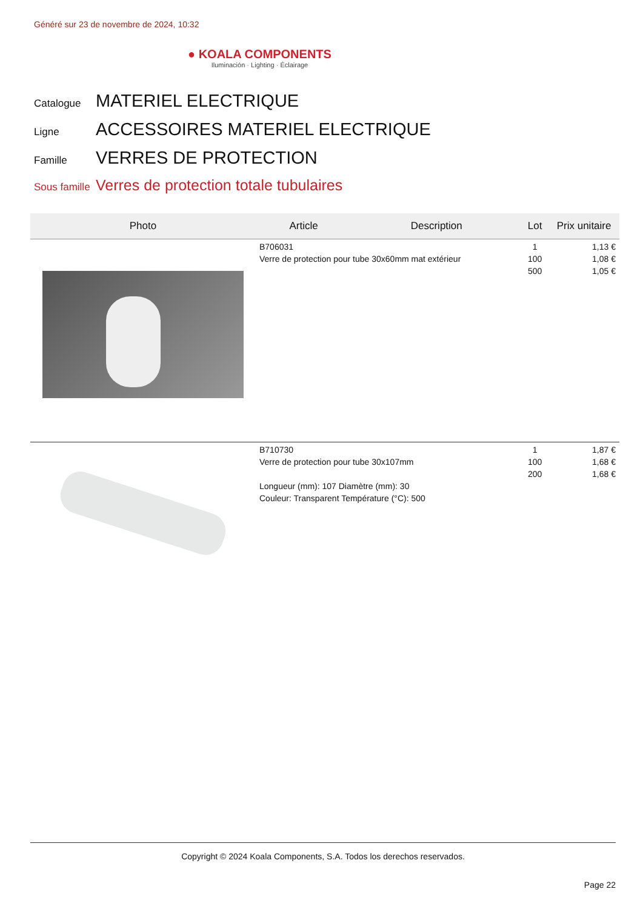Généré sur 23 de novembre de 2024, 10:32
● KOALA COMPONENTS
Iluminación · Lighting · Éclairage
Catalogue MATERIEL ELECTRIQUE
Ligne ACCESSOIRES MATERIEL ELECTRIQUE
Famille VERRES DE PROTECTION
Sous famille Verres de protection totale tubulaires
| Photo | Article | Description | Lot | Prix unitaire |
| --- | --- | --- | --- | --- |
| | B706031 Verre de protection pour tube 30x60mm mat extérieur | | 1 100 500 | 1,13 € 1,08 € 1,05 € |
| | B710730 Verre de protection pour tube 30x107mm Longueur (mm): 107 Diamètre (mm): 30 Couleur: Transparent Température (°C): 500 | | 1 100 200 | 1,87 € 1,68 € 1,68 € |
Copyright © 2024 Koala Components, S.A. Todos los derechos reservados.
Page 22